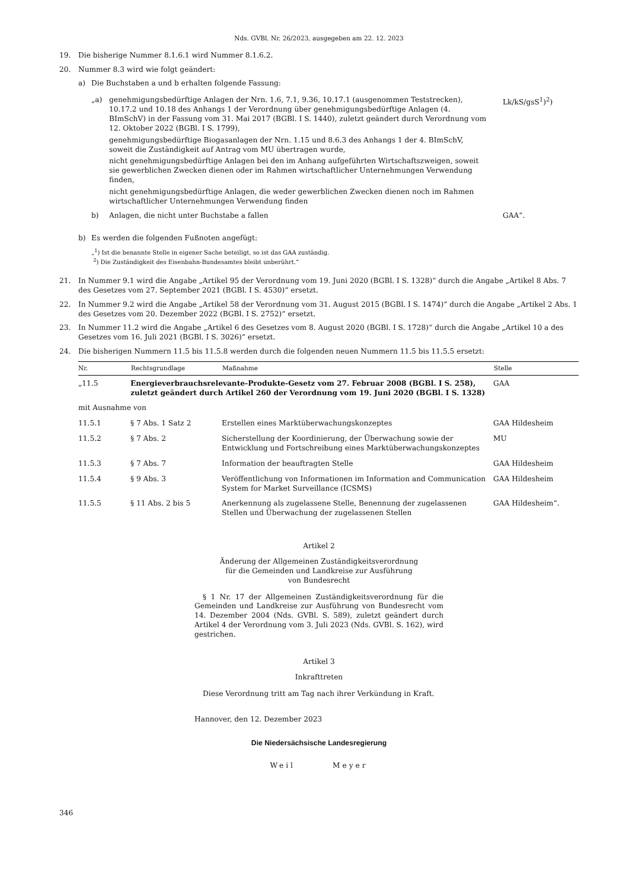Nds. GVBl. Nr. 26/2023, ausgegeben am 22. 12. 2023
19. Die bisherige Nummer 8.1.6.1 wird Nummer 8.1.6.2.
20. Nummer 8.3 wird wie folgt geändert:
a) Die Buchstaben a und b erhalten folgende Fassung:
| „a) | genehmigungsbedürftige Anlagen der Nrn. 1.6, 7.1, 9.36, 10.17.1 (ausgenommen Teststrecken), 10.17.2 und 10.18 des Anhangs 1 der Verordnung über genehmigungsbedürftige Anlagen (4. BImSchV) in der Fassung vom 31. Mai 2017 (BGBl. I S. 1440), zuletzt geändert durch Verordnung vom 12. Oktober 2022 (BGBl. I S. 1799), genehmigungsbedürftige Biogasanlagen der Nrn. 1.15 und 8.6.3 des Anhangs 1 der 4. BImSchV, soweit die Zuständigkeit auf Antrag vom MU übertragen wurde, nicht genehmigungsbedürftige Anlagen bei den im Anhang aufgeführten Wirtschaftszweigen, soweit sie gewerblichen Zwecken dienen oder im Rahmen wirtschaftlicher Unternehmungen Verwendung finden, nicht genehmigungsbedürftige Anlagen, die weder gewerblichen Zwecken dienen noch im Rahmen wirtschaftlicher Unternehmungen Verwendung finden | Lk/kS/gsS<sup>1</sup>)<sup>2</sup>) |
| b) | Anlagen, die nicht unter Buchstabe a fallen | GAA“. |
b) Es werden die folgenden Fußnoten angefügt:
„<sup>1</sup>) Ist die benannte Stelle in eigener Sache beteiligt, so ist das GAA zuständig.
<sup>2</sup>) Die Zuständigkeit des Eisenbahn-Bundesamtes bleibt unberührt.“
21. In Nummer 9.1 wird die Angabe „Artikel 95 der Verordnung vom 19. Juni 2020 (BGBl. I S. 1328)“ durch die Angabe „Artikel 8 Abs. 7 des Gesetzes vom 27. September 2021 (BGBl. I S. 4530)“ ersetzt.
22. In Nummer 9.2 wird die Angabe „Artikel 58 der Verordnung vom 31. August 2015 (BGBl. I S. 1474)“ durch die Angabe „Artikel 2 Abs. 1 des Gesetzes vom 20. Dezember 2022 (BGBl. I S. 2752)“ ersetzt.
23. In Nummer 11.2 wird die Angabe „Artikel 6 des Gesetzes vom 8. August 2020 (BGBl. I S. 1728)“ durch die Angabe „Artikel 10 a des Gesetzes vom 16. Juli 2021 (BGBl. I S. 3026)“ ersetzt.
24. Die bisherigen Nummern 11.5 bis 11.5.8 werden durch die folgenden neuen Nummern 11.5 bis 11.5.5 ersetzt:
| Nr. | Rechtsgrundlage | Maßnahme | Stelle |
| --- | --- | --- | --- |
| „11.5 | Energieverbrauchsrelevante-Produkte-Gesetz vom 27. Februar 2008 (BGBl. I S. 258), zuletzt geändert durch Artikel 260 der Verordnung vom 19. Juni 2020 (BGBl. I S. 1328) | | GAA |
| mit Ausnahme von | | | |
| 11.5.1 | § 7 Abs. 1 Satz 2 | Erstellen eines Marktüberwachungskonzeptes | GAA Hildesheim |
| 11.5.2 | § 7 Abs. 2 | Sicherstellung der Koordinierung, der Überwachung sowie der Entwicklung und Fortschreibung eines Marktüberwachungskonzeptes | MU |
| 11.5.3 | § 7 Abs. 7 | Information der beauftragten Stelle | GAA Hildesheim |
| 11.5.4 | § 9 Abs. 3 | Veröffentlichung von Informationen im Information and Communication System for Market Surveillance (ICSMS) | GAA Hildesheim |
| 11.5.5 | § 11 Abs. 2 bis 5 | Anerkennung als zugelassene Stelle, Benennung der zugelassenen Stellen und Überwachung der zugelassenen Stellen | GAA Hildesheim“. |
Artikel 2
Änderung der Allgemeinen Zuständigkeitsverordnung
für die Gemeinden und Landkreise zur Ausführung
von Bundesrecht
§ 1 Nr. 17 der Allgemeinen Zuständigkeitsverordnung für die Gemeinden und Landkreise zur Ausführung von Bundesrecht vom 14. Dezember 2004 (Nds. GVBl. S. 589), zuletzt geändert durch Artikel 4 der Verordnung vom 3. Juli 2023 (Nds. GVBl. S. 162), wird gestrichen.
Artikel 3
Inkrafttreten
Diese Verordnung tritt am Tag nach ihrer Verkündung in Kraft.
Hannover, den 12. Dezember 2023
Die Niedersächsische Landesregierung
Weil Meyer
346